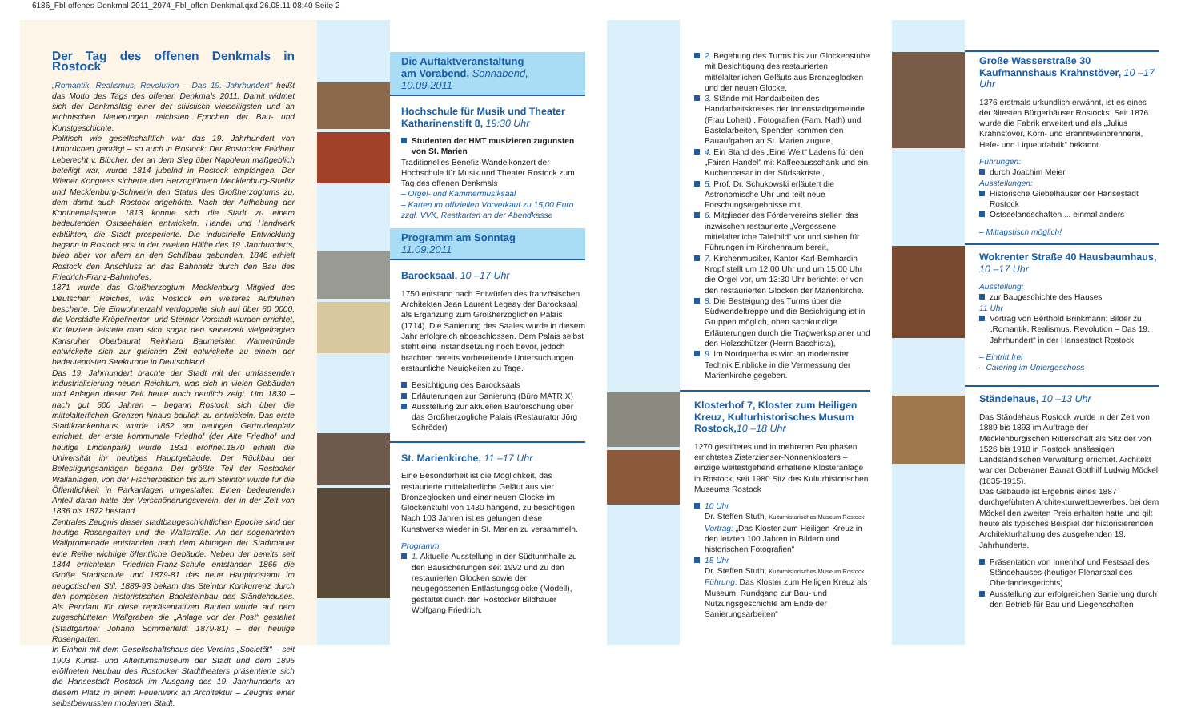6186_Fbl-offenes-Denkmal-2011_2974_Fbl_offen-Denkmal.qxd 26.08.11 08:40 Seite 2
Der Tag des offenen Denkmals in Rostock
„Romantik, Realismus, Revolution – Das 19. Jahrhundert“ heißt das Motto des Tags des offenen Denkmals 2011. Damit widmet sich der Denkmaltag einer der stilistisch vielseitigsten und an technischen Neuerungen reichsten Epochen der Bau- und Kunstgeschichte.
Politisch wie gesellschaftlich war das 19. Jahrhundert von Umbrüchen geprägt – so auch in Rostock: Der Rostocker Feldherr Leberecht v. Blücher, der an dem Sieg über Napoleon maßgeblich beteiligt war, wurde 1814 jubelnd in Rostock empfangen. Der Wiener Kongress sicherte den Herzogtümern Mecklenburg-Strelitz und Mecklenburg-Schwerin den Status des Großherzogtums zu, dem damit auch Rostock angehörte. Nach der Aufhebung der Kontinentalsperre 1813 konnte sich die Stadt zu einem bedeutenden Ostseehafen entwickeln. Handel und Handwerk erblühten, die Stadt prosperierte. Die industrielle Entwicklung begann in Rostock erst in der zweiten Hälfte des 19. Jahrhunderts, blieb aber vor allem an den Schiffbau gebunden. 1846 erhielt Rostock den Anschluss an das Bahnnetz durch den Bau des Friedrich-Franz-Bahnhofes.
1871 wurde das Großherzogtum Mecklenburg Mitglied des Deutschen Reiches, was Rostock ein weiteres Aufblühen bescherte. Die Einwohnerzahl verdoppelte sich auf über 60 0000, die Vorstädte Kröpelinertor- und Steintor-Vorstadt wurden errichtet, für letztere leistete man sich sogar den seinerzeit vielgefragten Karlsruher Oberbaurat Reinhard Baumeister. Warnemünde entwickelte sich zur gleichen Zeit entwickelte zu einem der bedeutendsten Seekurorte in Deutschland.
Das 19. Jahrhundert brachte der Stadt mit der umfassenden Industrialisierung neuen Reichtum, was sich in vielen Gebäuden und Anlagen dieser Zeit heute noch deutlich zeigt. Um 1830 – nach gut 600 Jahren – begann Rostock sich über die mittelalterlichen Grenzen hinaus baulich zu entwickeln. Das erste Stadtkrankenhaus wurde 1852 am heutigen Gertrudenplatz errichtet, der erste kommunale Friedhof (der Alte Friedhof und heutige Lindenpark) wurde 1831 eröffnet.1870 erhielt die Universität ihr heutiges Hauptgebäude. Der Rückbau der Befestigungsanlagen begann. Der größte Teil der Rostocker Wallanlagen, von der Fischerbastion bis zum Steintor wurde für die Öffentlichkeit in Parkanlagen umgestaltet. Einen bedeutenden Anteil daran hatte der Verschönerungsverein, der in der Zeit von 1836 bis 1872 bestand.
Zentrales Zeugnis dieser stadtbaugeschichtlichen Epoche sind der heutige Rosengarten und die Wallstraße. An der sogenannten Wallpromenade entstanden nach dem Abtragen der Stadtmauer eine Reihe wichtige öffentliche Gebäude. Neben der bereits seit 1844 errichteten Friedrich-Franz-Schule entstanden 1866 die Große Stadtschule und 1879-81 das neue Hauptpostamt im neugotischen Stil. 1889-93 bekam das Steintor Konkurrenz durch den pompösen historistischen Backsteinbau des Ständehauses. Als Pendant für diese repräsentativen Bauten wurde auf dem zugeschütteten Wallgraben die „Anlage vor der Post“ gestaltet (Stadtgärtner Johann Sommerfeldt 1879-81) – der heutige Rosengarten.
In Einheit mit dem Gesellschaftshaus des Vereins „Societät“ – seit 1903 Kunst- und Altertumsmuseum der Stadt und dem 1895 eröffneten Neubau des Rostocker Stadttheaters präsentierte sich die Hansestadt Rostock im Ausgang des 19. Jahrhunderts an diesem Platz in einem Feuerwerk an Architektur – Zeugnis einer selbstbewussten modernen Stadt.
Die Auftaktveranstaltung
am Vorabend, Sonnabend, 10.09.2011
Hochschule für Musik und Theater Katharinenstift 8, 19:30 Uhr
Studenten der HMT musizieren zugunsten von St. Marien
Traditionelles Benefiz-Wandelkonzert der Hochschule für Musik und Theater Rostock zum Tag des offenen Denkmals
– Orgel- und Kammermusiksaal
– Karten im offiziellen Vorverkauf zu 15,00 Euro zzgl. VVK, Restkarten an der Abendkasse
Programm am Sonntag
11.09.2011
Barocksaal, 10 –17 Uhr
1750 entstand nach Entwürfen des französischen Architekten Jean Laurent Legeay der Barocksaal als Ergänzung zum Großherzoglichen Palais (1714). Die Sanierung des Saales wurde in diesem Jahr erfolgreich abgeschlossen. Dem Palais selbst steht eine Instandsetzung noch bevor, jedoch brachten bereits vorbereitende Untersuchungen erstaunliche Neuigkeiten zu Tage.
Besichtigung des Barocksaals
Erläuterungen zur Sanierung (Büro MATRIX)
Ausstellung zur aktuellen Bauforschung über das Großherzogliche Palais (Restaurator Jörg Schröder)
St. Marienkirche, 11 –17 Uhr
Eine Besonderheit ist die Möglichkeit, das restaurierte mittelalterliche Geläut aus vier Bronzeglocken und einer neuen Glocke im Glockenstuhl von 1430 hängend, zu besichtigen. Nach 103 Jahren ist es gelungen diese Kunstwerke wieder in St. Marien zu versammeln.
Programm:
1. Aktuelle Ausstellung in der Südturmhalle zu den Bausicherungen seit 1992 und zu den restaurierten Glocken sowie der neugegossenen Entlastungsglocke (Modell), gestaltet durch den Rostocker Bildhauer Wolfgang Friedrich,
2. Begehung des Turms bis zur Glockenstube mit Besichtigung des restaurierten mittelalterlichen Geläuts aus Bronzeglocken und der neuen Glocke,
3. Stände mit Handarbeiten des Handarbeitskreises der Innenstadtgemeinde (Frau Loheit) , Fotografien (Fam. Nath) und Bastelarbeiten, Spenden kommen den Bauaufgaben an St. Marien zugute,
4. Ein Stand des „Eine Welt“ Ladens für den „Fairen Handel“ mit Kaffeeausschank und ein Kuchenbasar in der Südsakristei,
5. Prof. Dr. Schukowski erläutert die Astronomische Uhr und teilt neue Forschungsergebnisse mit,
6. Mitglieder des Fördervereins stellen das inzwischen restaurierte „Vergessene mittelalterliche Tafelbild“ vor und stehen für Führungen im Kirchenraum bereit,
7. Kirchenmusiker, Kantor Karl-Bernhardin Kropf stellt um 12.00 Uhr und um 15.00 Uhr die Orgel vor, um 13:30 Uhr berichtet er von den restaurierten Glocken der Marienkirche.
8. Die Besteigung des Turms über die Südwendeltreppe und die Besichtigung ist in Gruppen möglich, oben sachkundige Erläuterungen durch die Tragwerksplaner und den Holzschützer (Herrn Baschista),
9. Im Nordquerhaus wird an modernster Technik Einblicke in die Vermessung der Marienkirche gegeben.
Klosterhof 7, Kloster zum Heiligen Kreuz, Kulturhistorisches Musum Rostock,10 –18 Uhr
1270 gestiftetes und in mehreren Bauphasen errichtetes Zisterzienser-Nonnenklosters – einzige weitestgehend erhaltene Klosteranlage in Rostock, seit 1980 Sitz des Kulturhistorischen Museums Rostock
10 Uhr
Dr. Steffen Stuth, Kulturhistorisches Museum Rostock
Vortrag: „Das Kloster zum Heiligen Kreuz in den letzten 100 Jahren in Bildern und historischen Fotografien“
15 Uhr
Dr. Steffen Stuth, Kulturhistorisches Museum Rostock
Führung: Das Kloster zum Heiligen Kreuz als Museum. Rundgang zur Bau- und Nutzungsgeschichte am Ende der Sanierungsarbeiten“
Große Wasserstraße 30 Kaufmannshaus Krahnstöver, 10 –17 Uhr
1376 erstmals urkundlich erwähnt, ist es eines der ältesten Bürgerhäuser Rostocks. Seit 1876 wurde die Fabrik erweitert und als „Julius Krahnstöver, Korn- und Branntweinbrennerei, Hefe- und Liqueurfabrik“ bekannt.
Führungen:
durch Joachim Meier
Ausstellungen:
Historische Giebelhäuser der Hansestadt Rostock
Ostseelandschaften ... einmal anders
– Mittagstisch möglich!
Wokrenter Straße 40 Hausbaumhaus, 10 –17 Uhr
Ausstellung:
zur Baugeschichte des Hauses
11 Uhr
Vortrag von Berthold Brinkmann: Bilder zu „Romantik, Realismus, Revolution – Das 19. Jahrhundert“ in der Hansestadt Rostock
– Eintritt frei
– Catering im Untergeschoss
Ständehaus, 10 –13 Uhr
Das Ständehaus Rostock wurde in der Zeit von 1889 bis 1893 im Auftrage der Mecklenburgischen Ritterschaft als Sitz der von 1526 bis 1918 in Rostock ansässigen Landständischen Verwaltung errichtet. Architekt war der Doberaner Baurat Gotthilf Ludwig Möckel (1835-1915).
Das Gebäude ist Ergebnis eines 1887 durchgeführten Architekturwettbewerbes, bei dem Möckel den zweiten Preis erhalten hatte und gilt heute als typisches Beispiel der historisierenden Architekturhaltung des ausgehenden 19. Jahrhunderts.
Präsentation von Innenhof und Festsaal des Ständehauses (heutiger Plenarsaal des Oberlandesgerichts)
Ausstellung zur erfolgreichen Sanierung durch den Betrieb für Bau und Liegenschaften